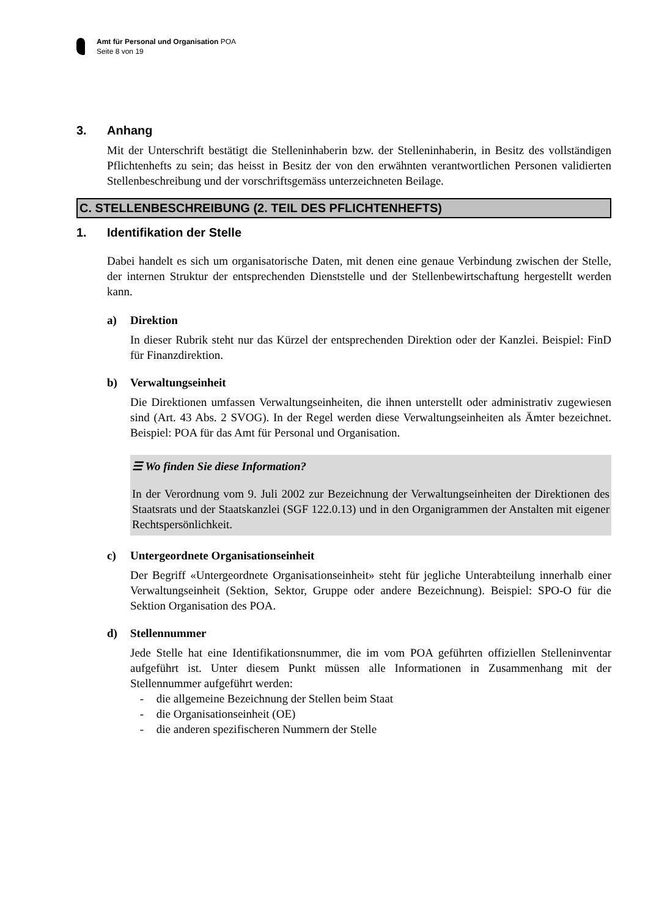Amt für Personal und Organisation POA
Seite 8 von 19
3. Anhang
Mit der Unterschrift bestätigt die Stelleninhaberin bzw. der Stelleninhaberin, in Besitz des vollständigen Pflichtenhefts zu sein; das heisst in Besitz der von den erwähnten verantwortlichen Personen validierten Stellenbeschreibung und der vorschriftsgemäss unterzeichneten Beilage.
C. STELLENBESCHREIBUNG (2. TEIL DES PFLICHTENHEFTS)
1. Identifikation der Stelle
Dabei handelt es sich um organisatorische Daten, mit denen eine genaue Verbindung zwischen der Stelle, der internen Struktur der entsprechenden Dienststelle und der Stellenbewirtschaftung hergestellt werden kann.
a) Direktion
In dieser Rubrik steht nur das Kürzel der entsprechenden Direktion oder der Kanzlei. Beispiel: FinD für Finanzdirektion.
b) Verwaltungseinheit
Die Direktionen umfassen Verwaltungseinheiten, die ihnen unterstellt oder administrativ zugewiesen sind (Art. 43 Abs. 2 SVOG). In der Regel werden diese Verwaltungseinheiten als Ämter bezeichnet. Beispiel: POA für das Amt für Personal und Organisation.
☰ Wo finden Sie diese Information?
In der Verordnung vom 9. Juli 2002 zur Bezeichnung der Verwaltungseinheiten der Direktionen des Staatsrats und der Staatskanzlei (SGF 122.0.13) und in den Organigrammen der Anstalten mit eigener Rechtspersönlichkeit.
c) Untergeordnete Organisationseinheit
Der Begriff «Untergeordnete Organisationseinheit» steht für jegliche Unterabteilung innerhalb einer Verwaltungseinheit (Sektion, Sektor, Gruppe oder andere Bezeichnung). Beispiel: SPO-O für die Sektion Organisation des POA.
d) Stellennummer
Jede Stelle hat eine Identifikationsnummer, die im vom POA geführten offiziellen Stelleninventar aufgeführt ist. Unter diesem Punkt müssen alle Informationen in Zusammenhang mit der Stellennummer aufgeführt werden:
- die allgemeine Bezeichnung der Stellen beim Staat
- die Organisationseinheit (OE)
- die anderen spezifischeren Nummern der Stelle